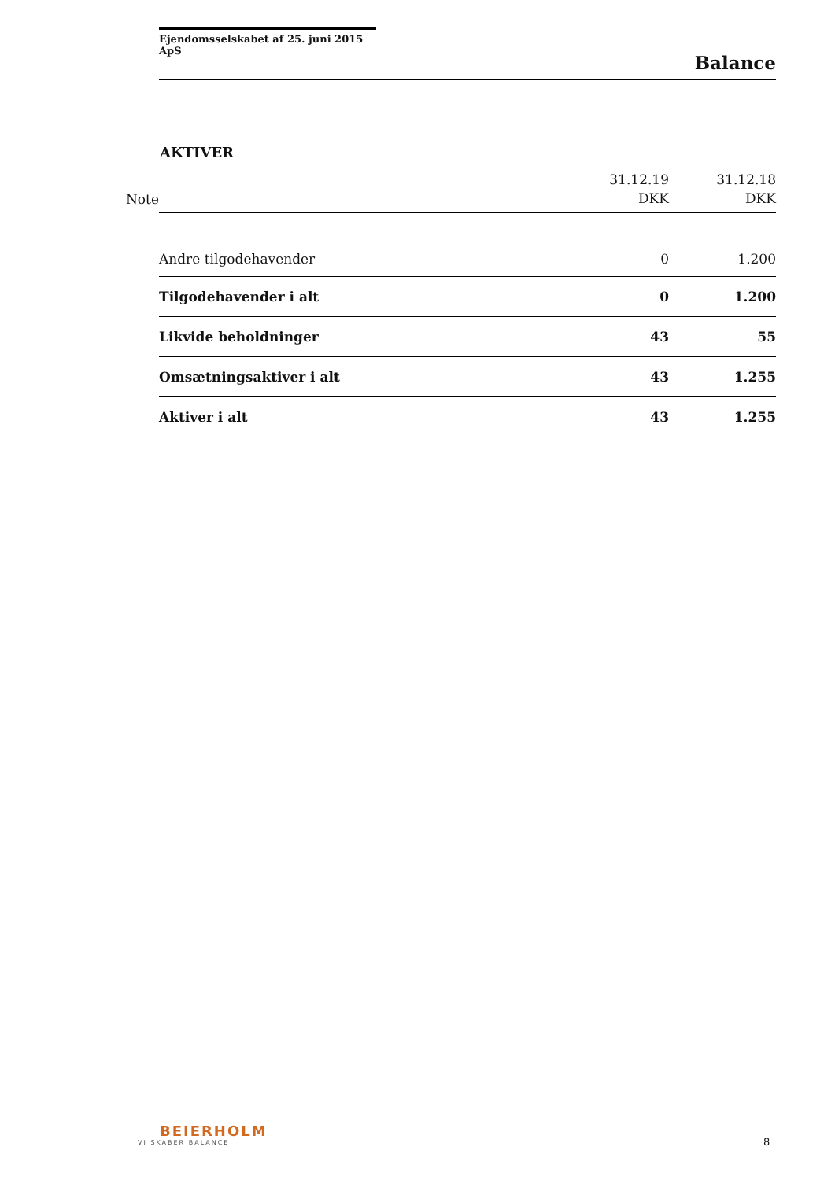Ejendomsselskabet af 25. juni 2015 ApS
Balance
AKTIVER
| Note | | 31.12.19 DKK | 31.12.18 DKK |
| --- | --- | --- | --- |
| | Andre tilgodehavender | 0 | 1.200 |
| | Tilgodehavender i alt | 0 | 1.200 |
| | Likvide beholdninger | 43 | 55 |
| | Omsætningsaktiver i alt | 43 | 1.255 |
| | Aktiver i alt | 43 | 1.255 |
BEIERHOLM
VI SKABER BALANCE
8